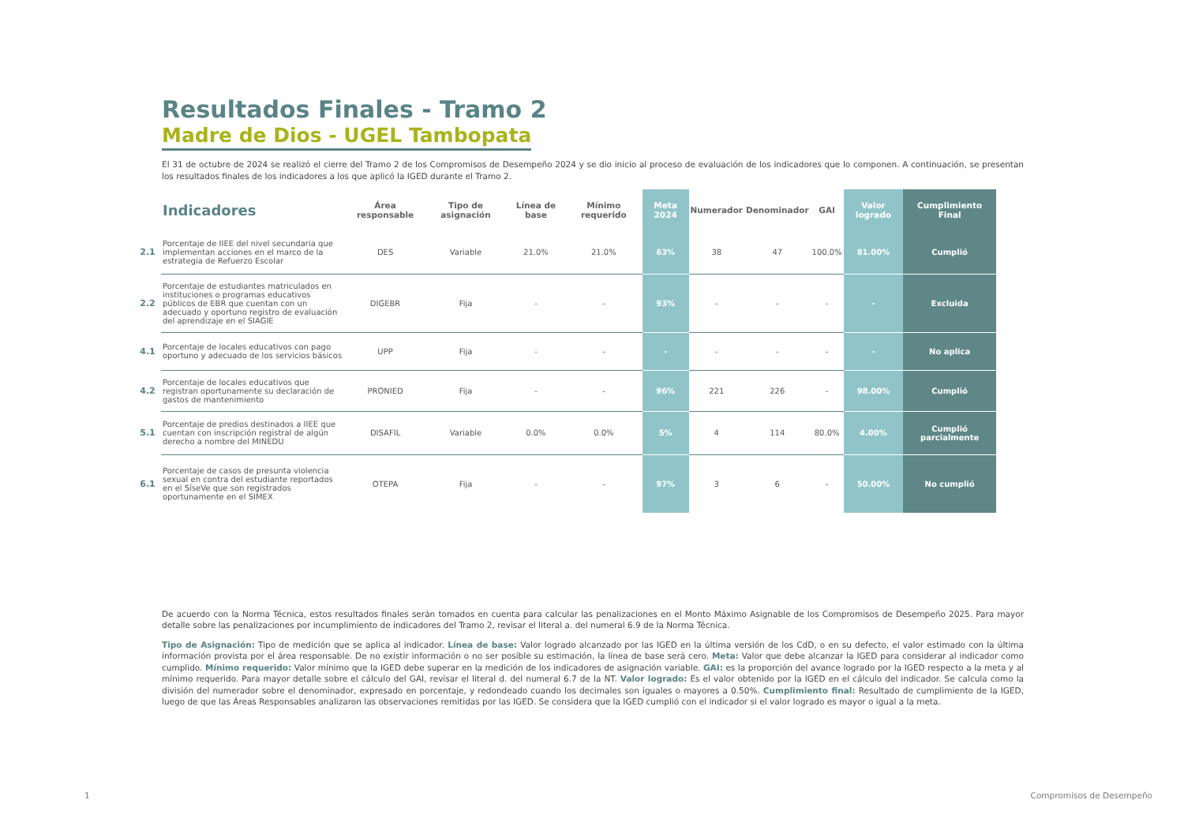Resultados Finales - Tramo 2
Madre de Dios - UGEL Tambopata
El 31 de octubre de 2024 se realizó el cierre del Tramo 2 de los Compromisos de Desempeño 2024 y se dio inicio al proceso de evaluación de los indicadores que lo componen. A continuación, se presentan los resultados finales de los indicadores a los que aplicó la IGED durante el Tramo 2.
| | Indicadores | Área responsable | Tipo de asignación | Línea de base | Mínimo requerido | Meta 2024 | Numerador | Denominador | GAI | Valor logrado | Cumplimiento Final |
| --- | --- | --- | --- | --- | --- | --- | --- | --- | --- | --- | --- |
| 2.1 | Porcentaje de IIEE del nivel secundaria que implementan acciones en el marco de la estrategia de Refuerzo Escolar | DES | Variable | 21.0% | 21.0% | 63% | 38 | 47 | 100.0% | 81.00% | Cumplió |
| 2.2 | Porcentaje de estudiantes matriculados en instituciones o programas educativos públicos de EBR que cuentan con un adecuado y oportuno registro de evaluación del aprendizaje en el SIAGIE | DIGEBR | Fija | - | - | 93% | - | - | - | - | Excluida |
| 4.1 | Porcentaje de locales educativos con pago oportuno y adecuado de los servicios básicos | UPP | Fija | - | - | - | - | - | - | - | No aplica |
| 4.2 | Porcentaje de locales educativos que registran oportunamente su declaración de gastos de mantenimiento | PRONIED | Fija | - | - | 96% | 221 | 226 | - | 98.00% | Cumplió |
| 5.1 | Porcentaje de predios destinados a IIEE que cuentan con inscripción registral de algún derecho a nombre del MINEDU | DISAFIL | Variable | 0.0% | 0.0% | 5% | 4 | 114 | 80.0% | 4.00% | Cumplió parcialmente |
| 6.1 | Porcentaje de casos de presunta violencia sexual en contra del estudiante reportados en el SíseVe que son registrados oportunamente en el SIMEX | OTEPA | Fija | - | - | 97% | 3 | 6 | - | 50.00% | No cumplió |
De acuerdo con la Norma Técnica, estos resultados finales serán tomados en cuenta para calcular las penalizaciones en el Monto Máximo Asignable de los Compromisos de Desempeño 2025. Para mayor detalle sobre las penalizaciones por incumplimiento de indicadores del Tramo 2, revisar el literal a. del numeral 6.9 de la Norma Técnica.
Tipo de Asignación: Tipo de medición que se aplica al indicador. Línea de base: Valor logrado alcanzado por las IGED en la última versión de los CdD, o en su defecto, el valor estimado con la última información provista por el área responsable. De no existir información o no ser posible su estimación, la línea de base será cero. Meta: Valor que debe alcanzar la IGED para considerar al indicador como cumplido. Mínimo requerido: Valor mínimo que la IGED debe superar en la medición de los indicadores de asignación variable. GAI: es la proporción del avance logrado por la IGED respecto a la meta y al mínimo requerido. Para mayor detalle sobre el cálculo del GAI, revisar el literal d. del numeral 6.7 de la NT. Valor logrado: Es el valor obtenido por la IGED en el cálculo del indicador. Se calcula como la división del numerador sobre el denominador, expresado en porcentaje, y redondeado cuando los decimales son iguales o mayores a 0.50%. Cumplimiento final: Resultado de cumplimiento de la IGED, luego de que las Áreas Responsables analizaron las observaciones remitidas por las IGED. Se considera que la IGED cumplió con el indicador si el valor logrado es mayor o igual a la meta.
1 Compromisos de Desempeño